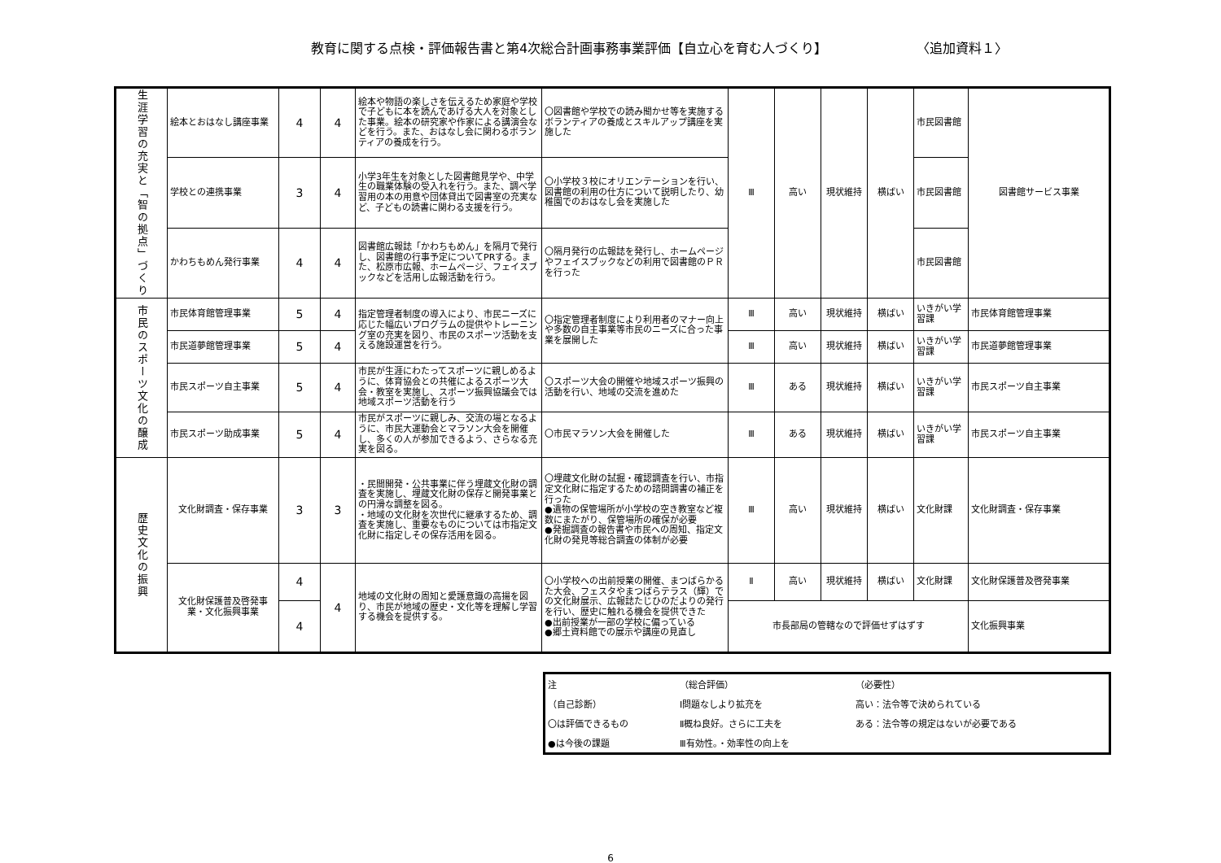教育に関する点検・評価報告書と第4次総合計画事務事業評価【自立心を育む人づくり】 〈追加資料１〉
| 生涯学習の充実と「智の拠点」づくり | 絵本とおはなし講座事業 | 4 | 4 | 絵本や物語の楽しさを伝えるため家庭や学校で子どもに本を読んであげる大人を対象とした事業。絵本の研究家や作家による講演会などを行う。また、おはなし会に関わるボランティアの養成を行う。 | 〇図書館や学校での読み聞かせ等を実施するボランティアの養成とスキルアップ講座を実施した | Ⅲ | 高い | 現状維持 | 横ばい | 市民図書館 | 図書館サービス事業 |
| | 学校との連携事業 | 3 | 4 | 小学3年生を対象とした図書館見学や、中学生の職業体験の受入れを行う。また、調べ学習用の本の用意や団体貸出で図書室の充実など、子どもの読書に関わる支援を行う。 | 〇小学校３校にオリエンテーションを行い、図書館の利用の仕方について説明したり、幼稚園でのおはなし会を実施した | | | | | 市民図書館 | |
| | かわちもめん発行事業 | 4 | 4 | 図書館広報誌「かわちもめん」を隔月で発行し、図書館の行事予定についてPRする。また、松原市広報、ホームページ、フェイスブックなどを活用し広報活動を行う。 | 〇隔月発行の広報誌を発行し、ホームページやフェイスブックなどの利用で図書館のＰＲを行った | | | | | 市民図書館 | |
| 市民のスポーツ文化の醸成 | 市民体育館管理事業 | 5 | 4 | 指定管理者制度の導入により、市民ニーズに応じた幅広いプログラムの提供やトレーニング室の充実を図り、市民のスポーツ活動を支える施設運営を行う。 | 〇指定管理者制度により利用者のマナー向上や多数の自主事業等市民のニーズに合った事業を展開した | Ⅲ | 高い | 現状維持 | 横ばい | いきがい学習課 | 市民体育館管理事業 |
| | 市民道夢館管理事業 | 5 | 4 | | | Ⅲ | 高い | 現状維持 | 横ばい | いきがい学習課 | 市民道夢館管理事業 |
| | 市民スポーツ自主事業 | 5 | 4 | 市民が生涯にわたってスポーツに親しめるように、体育協会との共催によるスポーツ大会・教室を実施し、スポーツ振興協議会では地域スポーツ活動を行う | 〇スポーツ大会の開催や地域スポーツ振興の活動を行い、地域の交流を進めた | Ⅲ | ある | 現状維持 | 横ばい | いきがい学習課 | 市民スポーツ自主事業 |
| | 市民スポーツ助成事業 | 5 | 4 | 市民がスポーツに親しみ、交流の場となるように、市民大運動会とマラソン大会を開催し、多くの人が参加できるよう、さらなる充実を図る。 | 〇市民マラソン大会を開催した | Ⅲ | ある | 現状維持 | 横ばい | いきがい学習課 | 市民スポーツ自主事業 |
| 歴史文化の振興 | 文化財調査・保存事業 | 3 | 3 | ・民間開発・公共事業に伴う埋蔵文化財の調査を実施し、埋蔵文化財の保存と開発事業との円滑な調整を図る。 ・地域の文化財を次世代に継承するため、調査を実施し、重要なものについては市指定文化財に指定しその保存活用を図る。 | 〇埋蔵文化財の試掘・確認調査を行い、市指定文化財に指定するための諮問調書の補正を行った ●遺物の保管場所が小学校の空き教室など複数にまたがり、保管場所の確保が必要 ●発掘調査の報告書や市民への周知、指定文化財の発見等総合調査の体制が必要 | Ⅲ | 高い | 現状維持 | 横ばい | 文化財課 | 文化財調査・保存事業 |
| | 文化財保護普及啓発事業・文化振興事業 | 4 | 4 | 地域の文化財の周知と愛護意識の高揚を図り、市民が地域の歴史・文化等を理解し学習する機会を提供する。 | 〇小学校への出前授業の開催、まつばらかるた大会、フェスタやまつばらテラス（輝）での文化財展示、広報誌たじひのだよりの発行を行い、歴史に触れる機会を提供できた ●出前授業が一部の学校に偏っている ●郷土資料館での展示や講座の見直し | Ⅱ | 高い | 現状維持 | 横ばい | 文化財課 | 文化財保護普及啓発事業 |
| | | 4 | | | | 市長部局の管轄なので評価せずはずす | | | | | 文化振興事業 |
| 注 | （総合評価） | （必要性） |
| （自己診断） | Ⅰ問題なしより拡充を | 高い：法令等で決められている |
| 〇は評価できるもの | Ⅱ概ね良好。さらに工夫を | ある：法令等の規定はないが必要である |
| ●は今後の課題 | Ⅲ有効性。・効率性の向上を | |
6